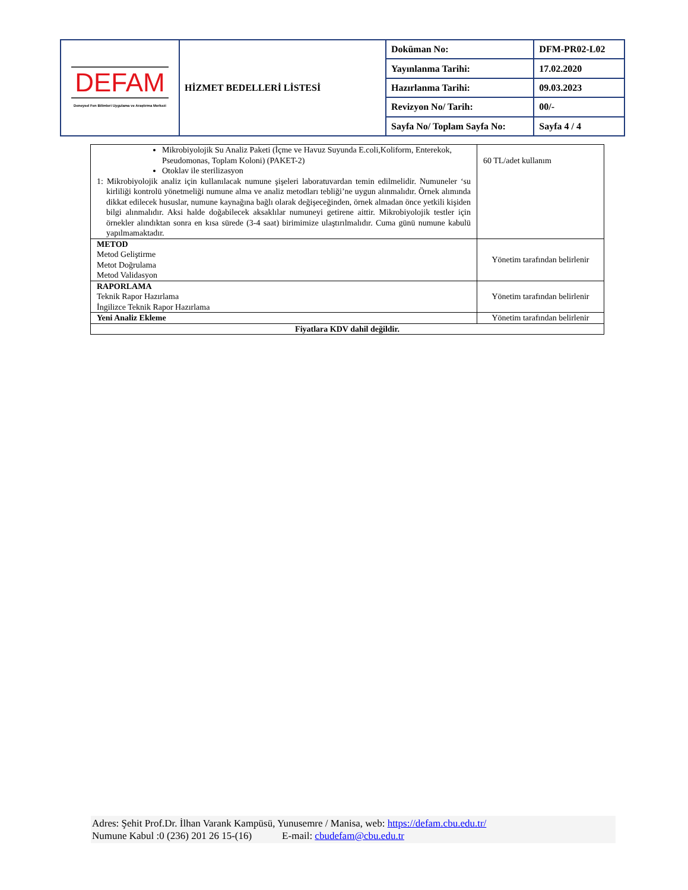| DEFAM Deneysel Fen Bilimleri Uygulama ve Araştırma Merkezi | HİZMET BEDELLERİ LİSTESİ | Doküman No: | DFM-PR02-L02 |
| | | Yayınlanma Tarihi: | 17.02.2020 |
| | | Hazırlanma Tarihi: | 09.03.2023 |
| | | Revizyon No/ Tarih: | 00/- |
| | | Sayfa No/ Toplam Sayfa No: | Sayfa 4 / 4 |
| Mikrobiyolojik Su Analiz Paketi (İçme ve Havuz Suyunda E.coli,Koliform, Enterekok, Pseudomonas, Toplam Koloni) (PAKET-2) Otoklav ile sterilizasyon 1: Mikrobiyolojik analiz için kullanılacak numune şişeleri laboratuvardan temin edilmelidir. Numuneler ‘su kirliliği kontrolü yönetmeliği numune alma ve analiz metodları tebliği’ne uygun alınmalıdır. Örnek alımında dikkat edilecek hususlar, numune kaynağına bağlı olarak değişeceğinden, örnek almadan önce yetkili kişiden bilgi alınmalıdır. Aksi halde doğabilecek aksaklılar numuneyi getirene aittir. Mikrobiyolojik testler için örnekler alındıktan sonra en kısa sürede (3-4 saat) birimimize ulaştırılmalıdır. Cuma günü numune kabulü yapılmamaktadır. | 60 TL/adet kullanım |
| METOD Metod Geliştirme Metot Doğrulama Metod Validasyon | Yönetim tarafından belirlenir |
| RAPORLAMA Teknik Rapor Hazırlama İngilizce Teknik Rapor Hazırlama | Yönetim tarafından belirlenir |
| Yeni Analiz Ekleme | Yönetim tarafından belirlenir |
| Fiyatlara KDV dahil değildir. | |
Adres: Şehit Prof.Dr. İlhan Varank Kampüsü, Yunusemre / Manisa, web: https://defam.cbu.edu.tr/
Numune Kabul :0 (236) 201 26 15-(16) E-mail: cbudefam@cbu.edu.tr